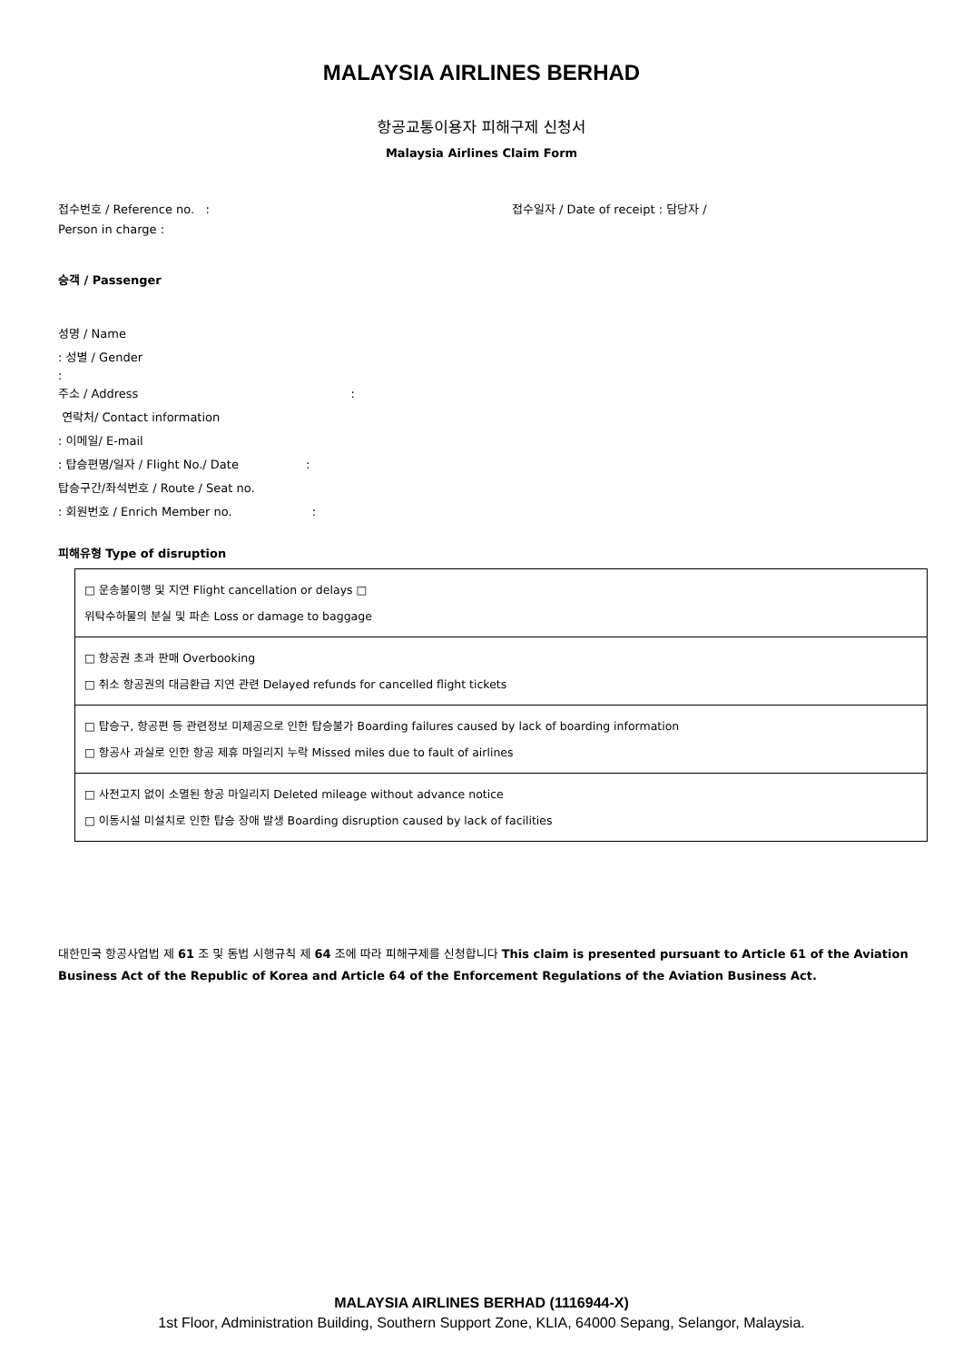MALAYSIA AIRLINES BERHAD
항공교통이용자 피해구제 신청서
Malaysia Airlines Claim Form
접수번호 / Reference no. : 접수일자 / Date of receipt : 담당자 /
Person in charge :
승객 / Passenger
성명 / Name
: 성별 / Gender
:
주소 / Address :
연락처/ Contact information
: 이메일/ E-mail
: 탑승편명/일자 / Flight No./ Date :
탑승구간/좌석번호 / Route / Seat no.
: 회원번호 / Enrich Member no. :
피해유형 Type of disruption
| □ 운송불이행 및 지연 Flight cancellation or delays □ 위탁수하물의 분실 및 파손 Loss or damage to baggage |
| □ 항공권 초과 판매 Overbooking □ 취소 항공권의 대금환급 지연 관련 Delayed refunds for cancelled flight tickets |
| □ 탑승구, 항공편 등 관련정보 미제공으로 인한 탑승불가 Boarding failures caused by lack of boarding information □ 항공사 과실로 인한 항공 제휴 마일리지 누락 Missed miles due to fault of airlines |
| □ 사전고지 없이 소멸된 항공 마일리지 Deleted mileage without advance notice □ 이동시설 미설치로 인한 탑승 장애 발생 Boarding disruption caused by lack of facilities |
대한민국 항공사업법 제 61 조 및 동법 시행규칙 제 64 조에 따라 피해구제를 신청합니다 This claim is presented pursuant to Article 61 of the Aviation Business Act of the Republic of Korea and Article 64 of the Enforcement Regulations of the Aviation Business Act.
MALAYSIA AIRLINES BERHAD (1116944-X)
1st Floor, Administration Building, Southern Support Zone, KLIA, 64000 Sepang, Selangor, Malaysia.